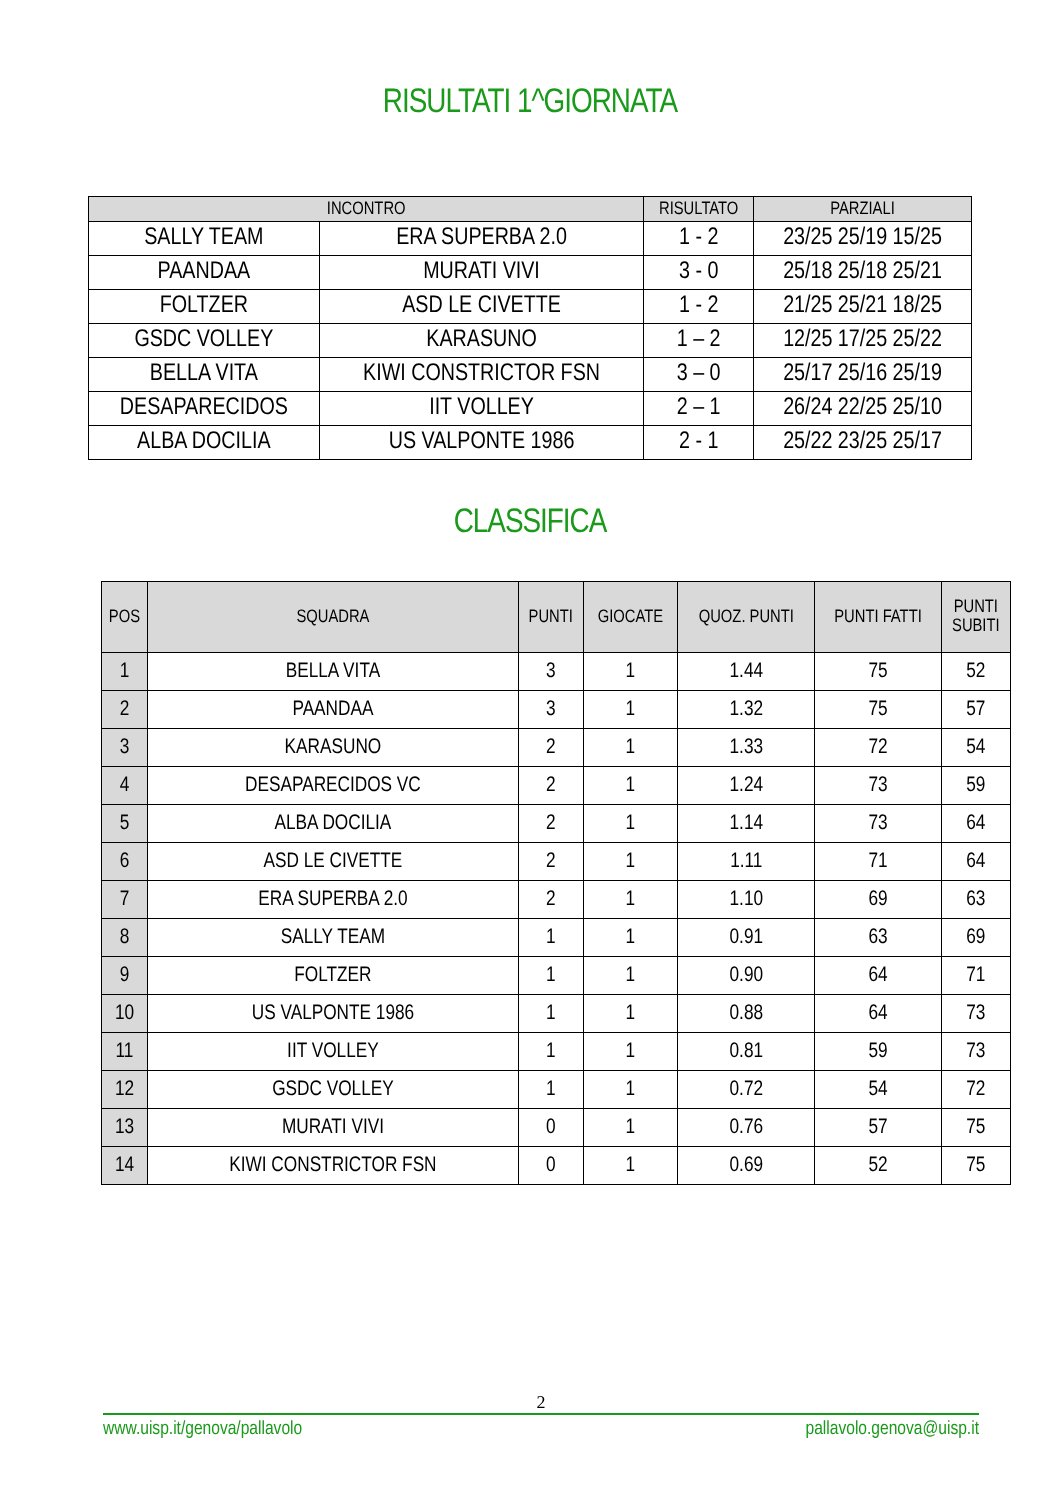RISULTATI 1^GIORNATA
| INCONTRO | | RISULTATO | PARZIALI |
| --- | --- | --- | --- |
| SALLY TEAM | ERA SUPERBA 2.0 | 1 - 2 | 23/25 25/19 15/25 |
| PAANDAA | MURATI VIVI | 3 - 0 | 25/18 25/18 25/21 |
| FOLTZER | ASD LE CIVETTE | 1 - 2 | 21/25 25/21 18/25 |
| GSDC VOLLEY | KARASUNO | 1 – 2 | 12/25 17/25 25/22 |
| BELLA VITA | KIWI CONSTRICTOR FSN | 3 – 0 | 25/17 25/16 25/19 |
| DESAPARECIDOS | IIT VOLLEY | 2 – 1 | 26/24 22/25 25/10 |
| ALBA DOCILIA | US VALPONTE 1986 | 2 - 1 | 25/22 23/25 25/17 |
CLASSIFICA
| POS | SQUADRA | PUNTI | GIOCATE | QUOZ. PUNTI | PUNTI FATTI | PUNTI SUBITI |
| --- | --- | --- | --- | --- | --- | --- |
| 1 | BELLA VITA | 3 | 1 | 1.44 | 75 | 52 |
| 2 | PAANDAA | 3 | 1 | 1.32 | 75 | 57 |
| 3 | KARASUNO | 2 | 1 | 1.33 | 72 | 54 |
| 4 | DESAPARECIDOS VC | 2 | 1 | 1.24 | 73 | 59 |
| 5 | ALBA DOCILIA | 2 | 1 | 1.14 | 73 | 64 |
| 6 | ASD LE CIVETTE | 2 | 1 | 1.11 | 71 | 64 |
| 7 | ERA SUPERBA 2.0 | 2 | 1 | 1.10 | 69 | 63 |
| 8 | SALLY TEAM | 1 | 1 | 0.91 | 63 | 69 |
| 9 | FOLTZER | 1 | 1 | 0.90 | 64 | 71 |
| 10 | US VALPONTE 1986 | 1 | 1 | 0.88 | 64 | 73 |
| 11 | IIT VOLLEY | 1 | 1 | 0.81 | 59 | 73 |
| 12 | GSDC VOLLEY | 1 | 1 | 0.72 | 54 | 72 |
| 13 | MURATI VIVI | 0 | 1 | 0.76 | 57 | 75 |
| 14 | KIWI CONSTRICTOR FSN | 0 | 1 | 0.69 | 52 | 75 |
2
www.uisp.it/genova/pallavolo pallavolo.genova@uisp.it